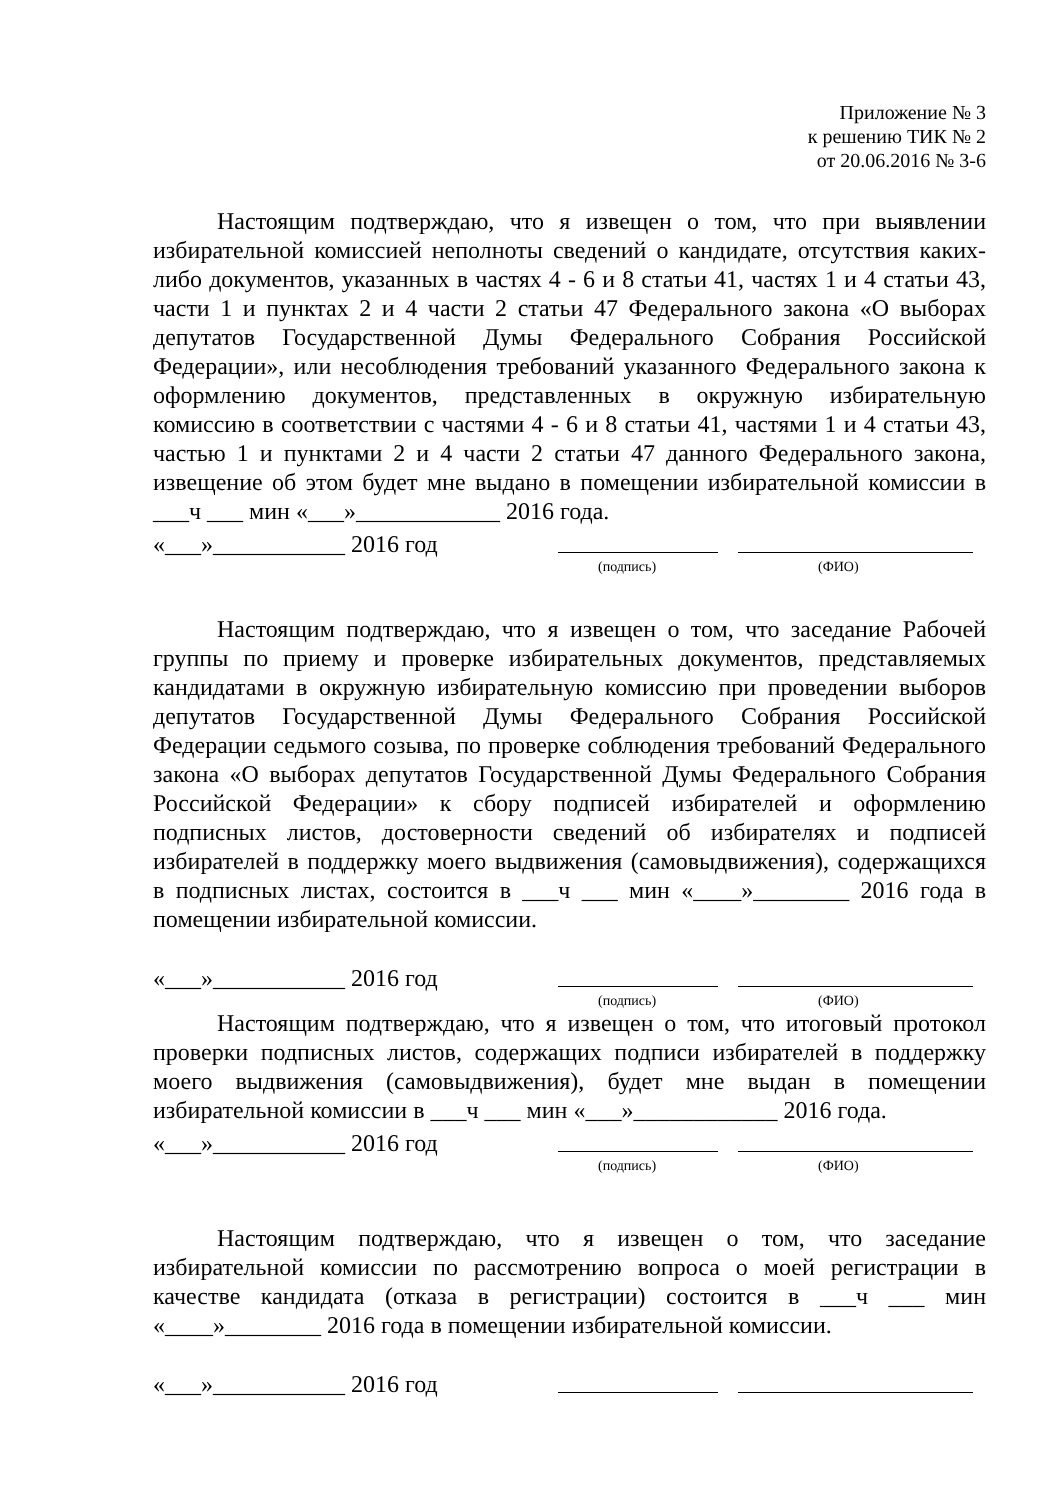Приложение № 3
к решению ТИК № 2
от 20.06.2016 № 3-6
Настоящим подтверждаю, что я извещен о том, что при выявлении избирательной комиссией неполноты сведений о кандидате, отсутствия каких-либо документов, указанных в частях 4 - 6 и 8 статьи 41, частях 1 и 4 статьи 43, части 1 и пунктах 2 и 4 части 2 статьи 47 Федерального закона «О выборах депутатов Государственной Думы Федерального Собрания Российской Федерации», или несоблюдения требований указанного Федерального закона к оформлению документов, представленных в окружную избирательную комиссию в соответствии с частями 4 - 6 и 8 статьи 41, частями 1 и 4 статьи 43, частью 1 и пунктами 2 и 4 части 2 статьи 47 данного Федерального закона, извещение об этом будет мне выдано в помещении избирательной комиссии в ___ч ___ мин «___»____________ 2016 года.
«___»___________ 2016 год
(подпись) (ФИО)
Настоящим подтверждаю, что я извещен о том, что заседание Рабочей группы по приему и проверке избирательных документов, представляемых кандидатами в окружную избирательную комиссию при проведении выборов депутатов Государственной Думы Федерального Собрания Российской Федерации седьмого созыва, по проверке соблюдения требований Федерального закона «О выборах депутатов Государственной Думы Федерального Собрания Российской Федерации» к сбору подписей избирателей и оформлению подписных листов, достоверности сведений об избирателях и подписей избирателей в поддержку моего выдвижения (самовыдвижения), содержащихся в подписных листах, состоится в ___ч ___ мин «____»________ 2016 года в помещении избирательной комиссии.
«___»___________ 2016 год
(подпись) (ФИО)
Настоящим подтверждаю, что я извещен о том, что итоговый протокол проверки подписных листов, содержащих подписи избирателей в поддержку моего выдвижения (самовыдвижения), будет мне выдан в помещении избирательной комиссии в ___ч ___ мин «___»____________ 2016 года.
«___»___________ 2016 год
(подпись) (ФИО)
Настоящим подтверждаю, что я извещен о том, что заседание избирательной комиссии по рассмотрению вопроса о моей регистрации в качестве кандидата (отказа в регистрации) состоится в ___ч ___ мин «____»________ 2016 года в помещении избирательной комиссии.
«___»___________ 2016 год